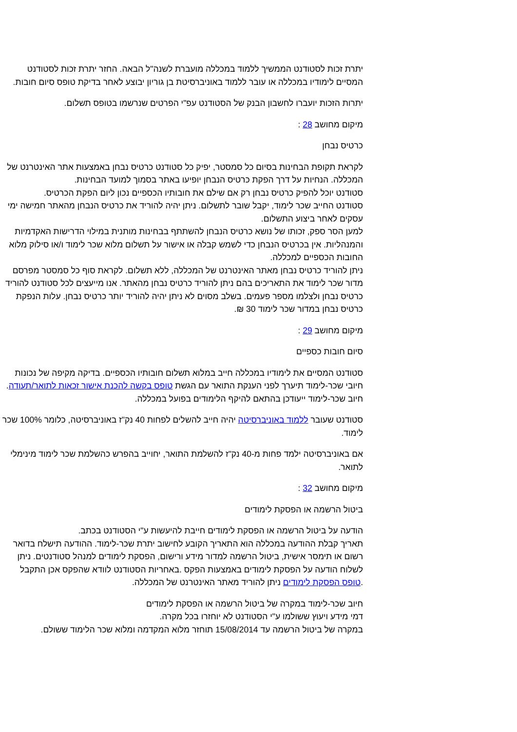יתרת זכות לסטודנט הממשיך ללמוד במכללה מועברת לשנה"ל הבאה. החזר יתרת זכות לסטודנט המסיים לימודיו במכללה או עובר ללמוד באוניברסיטת בן גוריון יבוצע לאחר בדיקת טופס סיום חובות.
יתרות הזכות יועברו לחשבון הבנק של הסטודנט עפ"י הפרטים שנרשמו בטופס תשלום.
מיקום מחושב 28 :
כרטיס נבחן
לקראת תקופת הבחינות בסיום כל סמסטר, יפיק כל סטודנט כרטיס נבחן באמצעות אתר האינטרנט של המכללה. הנחיות על דרך הפקת כרטיס הנבחן יופיעו באתר בסמוך למועד הבחינות.
סטודנט יוכל להפיק כרטיס נבחן רק אם שילם את חובותיו הכספיים נכון ליום הפקת הכרטיס.
סטודנט החייב שכר לימוד, יקבל שובר לתשלום. ניתן יהיה להוריד את כרטיס הנבחן מהאתר חמישה ימי עסקים לאחר ביצוע התשלום.
למען הסר ספק, זכותו של נושא כרטיס הנבחן להשתתף בבחינות מותנית במילוי הדרישות האקדמיות והמנהליות. אין בכרטיס הנבחן כדי לשמש קבלה או אישור על תשלום מלוא שכר לימוד ו/או סילוק מלוא החובות הכספיים למכללה.
ניתן להוריד כרטיס נבחן מאתר האינטרנט של המכללה, ללא תשלום. לקראת סוף כל סמסטר מפרסם מדור שכר לימוד את התאריכים בהם ניתן להוריד כרטיס נבחן מהאתר. אנו מייעצים לכל סטודנט להוריד כרטיס נבחן ולצלמו מספר פעמים. בשלב מסוים לא ניתן יהיה להוריד יותר כרטיס נבחן. עלות הנפקת כרטיס נבחן במדור שכר לימוד 30 ₪.
מיקום מחושב 29 :
סיום חובות כספיים
סטודנט המסיים את לימודיו במכללה חייב במלוא תשלום חובותיו הכספיים. בדיקה מקיפה של נכונות חיובי שכר-לימוד תיערך לפני הענקת התואר עם הגשת טופס בקשה להכנת אישור זכאות לתואר/תעודה.
חיוב שכר-לימוד ייעודכן בהתאם להיקף הלימודים בפועל במכללה.
סטודנט שעובר ללמוד באוניברסיטה יהיה חייב להשלים לפחות 40 נק"ז באוניברסיטה, כלומר 100% שכר לימוד.
אם באוניברסיטה ילמד פחות מ-40 נק"ז להשלמת התואר, יחוייב בהפרש כהשלמת שכר לימוד מינימלי לתואר.
מיקום מחושב 32 :
ביטול הרשמה או הפסקת לימודים
הודעה על ביטול הרשמה או הפסקת לימודים חייבת להיעשות ע"י הסטודנט בכתב.
תאריך קבלת ההודעה במכללה הוא התאריך הקובע לחישוב יתרת שכר-לימוד. ההודעה תישלח בדואר רשום או תימסר אישית, ביטול הרשמה למדור מידע ורישום, הפסקת לימודים למנהל סטודנטים. ניתן לשלוח הודעה על הפסקת לימודים באמצעות הפקס .באחריות הסטודנט לוודא שהפקס אכן התקבל .טופס הפסקת לימודים ניתן להוריד מאתר האינטרנט של המכללה.
חיוב שכר-לימוד במקרה של ביטול הרשמה או הפסקת לימודים
דמי מידע ויעוץ ששולמו ע"י הסטודנט לא יוחזרו בכל מקרה.
במקרה של ביטול הרשמה עד 15/08/2014 תוחזר מלוא המקדמה ומלוא שכר הלימוד ששולם.